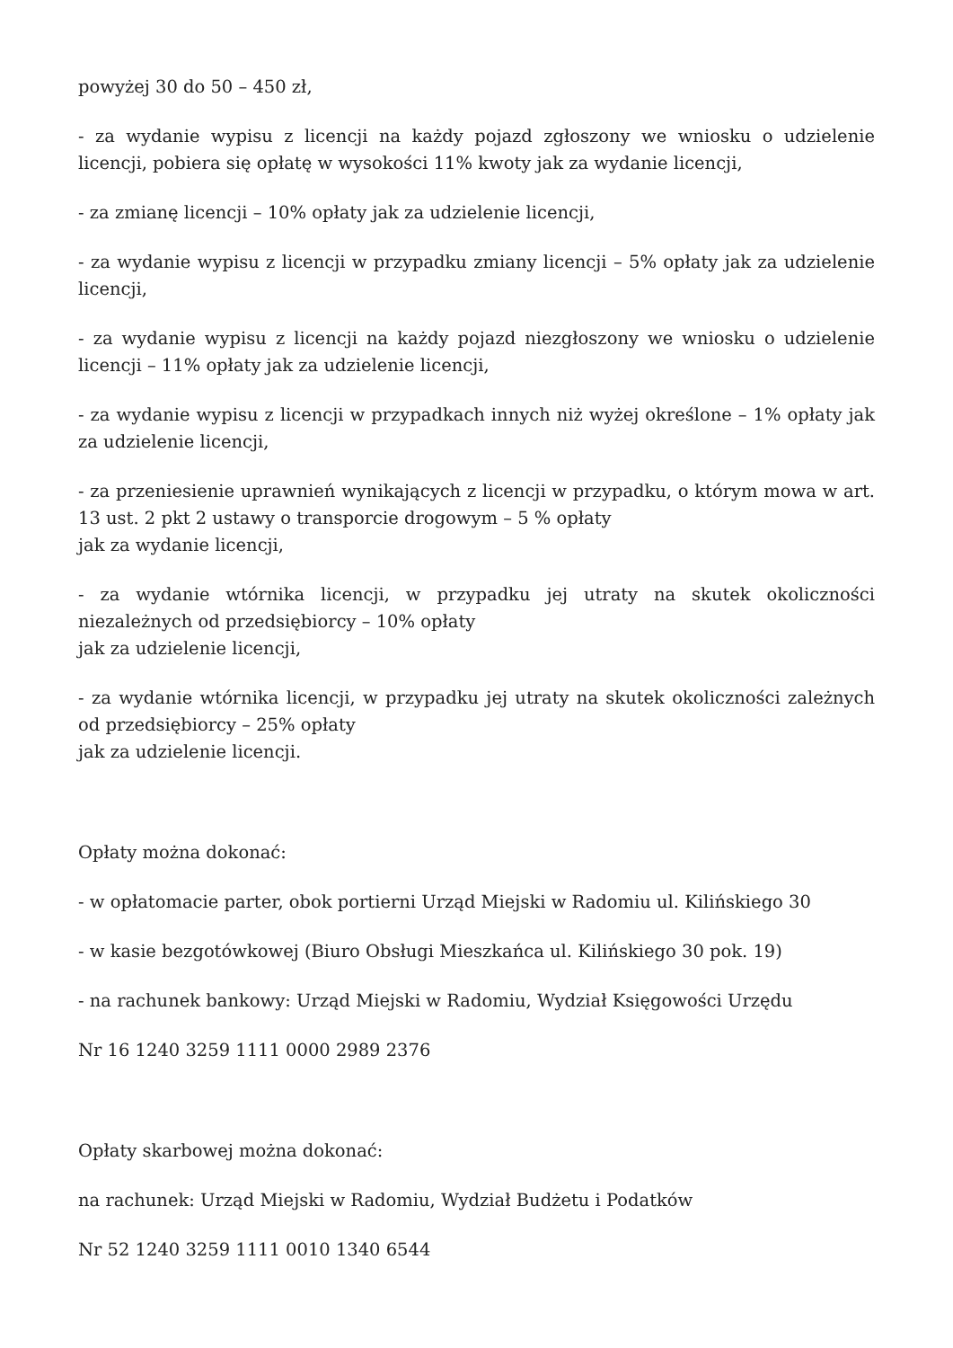powyżej 30 do 50 – 450 zł,
- za wydanie wypisu z licencji na każdy pojazd zgłoszony we wniosku o udzielenie licencji, pobiera się opłatę w wysokości 11% kwoty jak za wydanie licencji,
- za zmianę licencji – 10% opłaty jak za udzielenie licencji,
- za wydanie wypisu z licencji w przypadku zmiany licencji – 5% opłaty jak za udzielenie licencji,
- za wydanie wypisu z licencji na każdy pojazd niezgłoszony we wniosku o udzielenie licencji – 11% opłaty jak za udzielenie licencji,
- za wydanie wypisu z licencji w przypadkach innych niż wyżej określone – 1% opłaty jak za udzielenie licencji,
- za przeniesienie uprawnień wynikających z licencji w przypadku, o którym mowa w art. 13 ust. 2 pkt 2 ustawy o transporcie drogowym – 5 % opłaty
jak za wydanie licencji,
- za wydanie wtórnika licencji, w przypadku jej utraty na skutek okoliczności niezależnych od przedsiębiorcy – 10% opłaty
jak za udzielenie licencji,
- za wydanie wtórnika licencji, w przypadku jej utraty na skutek okoliczności zależnych od przedsiębiorcy – 25% opłaty
jak za udzielenie licencji.
Opłaty można dokonać:
- w opłatomacie parter, obok portierni Urząd Miejski w Radomiu ul. Kilińskiego 30
- w kasie bezgotówkowej (Biuro Obsługi Mieszkańca ul. Kilińskiego 30 pok. 19)
- na rachunek bankowy: Urząd Miejski w Radomiu, Wydział Księgowości Urzędu
Nr 16 1240 3259 1111 0000 2989 2376
Opłaty skarbowej można dokonać:
na rachunek: Urząd Miejski w Radomiu, Wydział Budżetu i Podatków
Nr 52 1240 3259 1111 0010 1340 6544